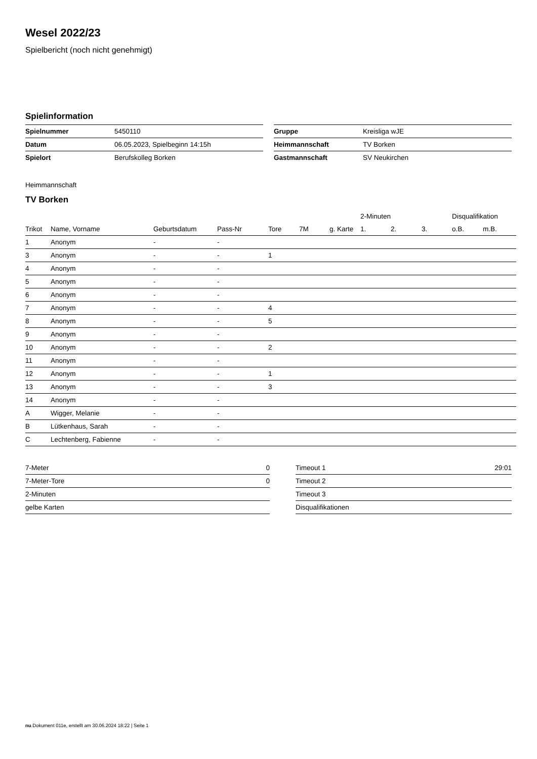Wesel 2022/23
Spielbericht (noch nicht genehmigt)
Spielinformation
| Spielnummer | 5450110 |
| Datum | 06.05.2023, Spielbeginn 14:15h |
| Spielort | Berufskolleg Borken |
| Gruppe | Kreisliga wJE |
| Heimmannschaft | TV Borken |
| Gastmannschaft | SV Neukirchen |
Heimmannschaft
TV Borken
| | | | | | | | 2-Minuten | | | Disqualifikation | |
| --- | --- | --- | --- | --- | --- | --- | --- | --- | --- | --- | --- |
| Trikot | Name, Vorname | Geburtsdatum | Pass-Nr | Tore | 7M | g. Karte | 1. | 2. | 3. | o.B. | m.B. |
| 1 | Anonym | - | - | | | | | | | | |
| 3 | Anonym | - | - | 1 | | | | | | | |
| 4 | Anonym | - | - | | | | | | | | |
| 5 | Anonym | - | - | | | | | | | | |
| 6 | Anonym | - | - | | | | | | | | |
| 7 | Anonym | - | - | 4 | | | | | | | |
| 8 | Anonym | - | - | 5 | | | | | | | |
| 9 | Anonym | - | - | | | | | | | | |
| 10 | Anonym | - | - | 2 | | | | | | | |
| 11 | Anonym | - | - | | | | | | | | |
| 12 | Anonym | - | - | 1 | | | | | | | |
| 13 | Anonym | - | - | 3 | | | | | | | |
| 14 | Anonym | - | - | | | | | | | | |
| A | Wigger, Melanie | - | - | | | | | | | | |
| B | Lütkenhaus, Sarah | - | - | | | | | | | | |
| C | Lechtenberg, Fabienne | - | - | | | | | | | | |
| 7-Meter | 0 |
| 7-Meter-Tore | 0 |
| 2-Minuten | |
| gelbe Karten | |
| Timeout 1 | 29:01 |
| Timeout 2 | |
| Timeout 3 | |
| Disqualifikationen | |
nu.Dokument 011e, erstellt am 30.06.2024 18:22 | Seite 1